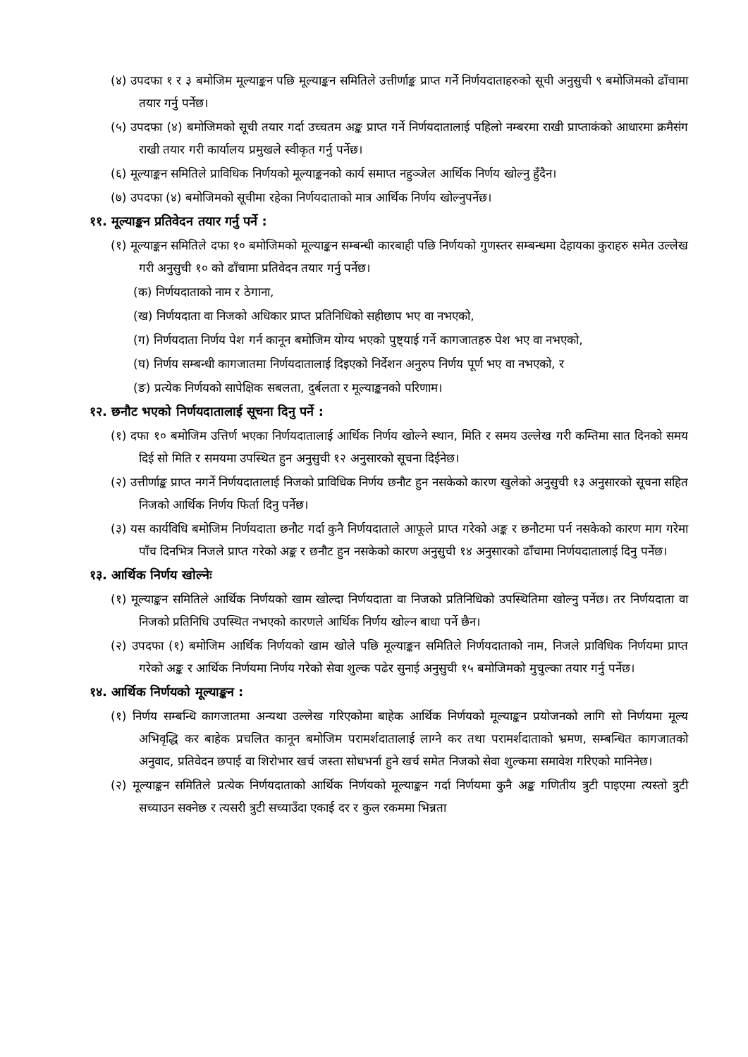(४) उपदफा १ र ३ बमोजिम मूल्याङ्कन पछि मूल्याङ्कन समितिले उत्तीर्णाङ्क प्राप्त गर्ने निर्णयदाताहरुको सूची अनुसुची ९ बमोजिमको ढाँचामा तयार गर्नु पर्नेछ।
(५) उपदफा (४) बमोजिमको सूची तयार गर्दा उच्चतम अङ्क प्राप्त गर्ने निर्णयदातालाई पहिलो नम्बरमा राखी प्राप्ताकंको आधारमा क्रमैसंग राखी तयार गरी कार्यालय प्रमुखले स्वीकृत गर्नु पर्नेछ।
(६) मूल्याङ्कन समितिले प्राविधिक निर्णयको मूल्याङ्कनको कार्य समाप्त नहुञ्जेल आर्थिक निर्णय खोल्नु हुँदैन।
(७) उपदफा (४) बमोजिमको सूचीमा रहेका निर्णयदाताको मात्र आर्थिक निर्णय खोल्नुपर्नेछ।
११. मूल्याङ्कन प्रतिवेदन तयार गर्नु पर्ने :
(१) मूल्याङ्कन समितिले दफा १० बमोजिमको मूल्याङ्कन सम्बन्धी कारबाही पछि निर्णयको गुणस्तर सम्बन्धमा देहायका कुराहरु समेत उल्लेख गरी अनुसुची १० को ढाँचामा प्रतिवेदन तयार गर्नु पर्नेछ।
(क) निर्णयदाताको नाम र ठेगाना,
(ख) निर्णयदाता वा निजको अधिकार प्राप्त प्रतिनिधिको सहीछाप भए वा नभएको,
(ग) निर्णयदाता निर्णय पेश गर्न कानून बमोजिम योग्य भएको पुष्ट्याई गर्ने कागजातहरु पेश भए वा नभएको,
(घ) निर्णय सम्बन्धी कागजातमा निर्णयदातालाई दिइएको निर्देशन अनुरुप निर्णय पूर्ण भए वा नभएको, र
(ङ) प्रत्येक निर्णयको सापेक्षिक सबलता, दुर्बलता र मूल्याङ्कनको परिणाम।
१२. छनौट भएको निर्णयदातालाई सूचना दिनु पर्ने :
(१) दफा १० बमोजिम उत्तिर्ण भएका निर्णयदातालाई आर्थिक निर्णय खोल्ने स्थान, मिति र समय उल्लेख गरी कम्तिमा सात दिनको समय दिई सो मिति र समयमा उपस्थित हुन अनुसुची १२ अनुसारको सूचना दिईनेछ।
(२) उत्तीर्णाङ्क प्राप्त नगर्ने निर्णयदातालाई निजको प्राविधिक निर्णय छनौट हुन नसकेको कारण खुलेको अनुसुची १३ अनुसारको सूचना सहित निजको आर्थिक निर्णय फिर्ता दिनु पर्नेछ।
(३) यस कार्यविधि बमोजिम निर्णयदाता छनौट गर्दा कुनै निर्णयदाताले आफूले प्राप्त गरेको अङ्क र छनौटमा पर्न नसकेको कारण माग गरेमा पाँच दिनभित्र निजले प्राप्त गरेको अङ्क र छनौट हुन नसकेको कारण अनुसुची १४ अनुसारको ढाँचामा निर्णयदातालाई दिनु पर्नेछ।
१३. आर्थिक निर्णय खोल्नेः
(१) मूल्याङ्कन समितिले आर्थिक निर्णयको खाम खोल्दा निर्णयदाता वा निजको प्रतिनिधिको उपस्थितिमा खोल्नु पर्नेछ। तर निर्णयदाता वा निजको प्रतिनिधि उपस्थित नभएको कारणले आर्थिक निर्णय खोल्न बाधा पर्ने छैन।
(२) उपदफा (१) बमोजिम आर्थिक निर्णयको खाम खोले पछि मूल्याङ्कन समितिले निर्णयदाताको नाम, निजले प्राविधिक निर्णयमा प्राप्त गरेको अङ्क र आर्थिक निर्णयमा निर्णय गरेको सेवा शुल्क पढेर सुनाई अनुसुची १५ बमोजिमको मुचुल्का तयार गर्नु पर्नेछ।
१४. आर्थिक निर्णयको मूल्याङ्कन :
(१) निर्णय सम्बन्धि कागजातमा अन्यथा उल्लेख गरिएकोमा बाहेक आर्थिक निर्णयको मूल्याङ्कन प्रयोजनको लागि सो निर्णयमा मूल्य अभिवृद्धि कर बाहेक प्रचलित कानून बमोजिम परामर्शदातालाई लाग्ने कर तथा परामर्शदाताको भ्रमण, सम्बन्धित कागजातको अनुवाद, प्रतिवेदन छपाई वा शिरोभार खर्च जस्ता सोधभर्ना हुने खर्च समेत निजको सेवा शुल्कमा समावेश गरिएको मानिनेछ।
(२) मूल्याङ्कन समितिले प्रत्येक निर्णयदाताको आर्थिक निर्णयको मूल्याङ्कन गर्दा निर्णयमा कुनै अङ्क गणितीय त्रुटी पाइएमा त्यस्तो त्रुटी सच्याउन सक्नेछ र त्यसरी त्रुटी सच्याउँदा एकाई दर र कुल रकममा भिन्नता